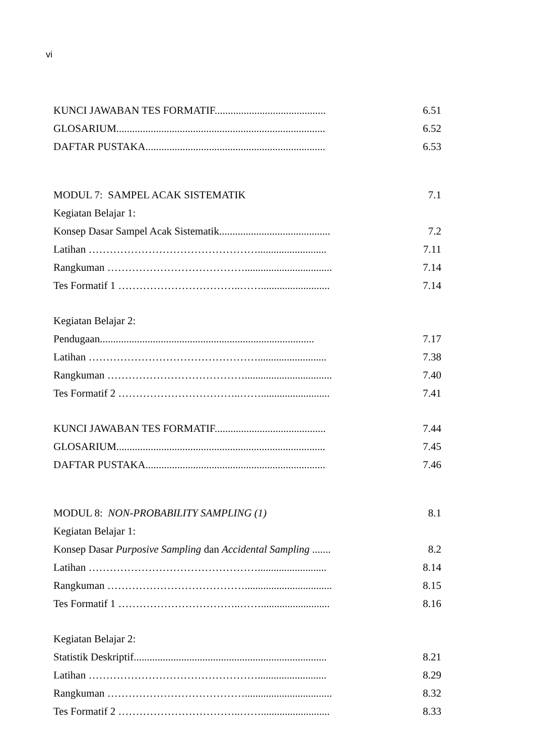vi
KUNCI JAWABAN TES FORMATIF.......................................... 6.51
GLOSARIUM............................................................................... 6.52
DAFTAR PUSTAKA.................................................................... 6.53
MODUL 7: SAMPEL ACAK SISTEMATIK 7.1
Kegiatan Belajar 1:
Konsep Dasar Sampel Acak Sistematik.......................................... 7.2
Latihan ………………………………………….......................... 7.11
Rangkuman …………………………………................................. 7.14
Tes Formatif 1 ……………………………..…….......................... 7.14
Kegiatan Belajar 2:
Pendugaan................................................................................. 7.17
Latihan ………………………………………….......................... 7.38
Rangkuman …………………………………................................. 7.40
Tes Formatif 2 ……………………………..…….......................... 7.41
KUNCI JAWABAN TES FORMATIF.......................................... 7.44
GLOSARIUM............................................................................... 7.45
DAFTAR PUSTAKA.................................................................... 7.46
MODUL 8: NON-PROBABILITY SAMPLING (1) 8.1
Kegiatan Belajar 1:
Konsep Dasar Purposive Sampling dan Accidental Sampling ....... 8.2
Latihan ………………………………………….......................... 8.14
Rangkuman …………………………………................................. 8.15
Tes Formatif 1 ……………………………..…….......................... 8.16
Kegiatan Belajar 2:
Statistik Deskriptif......................................................................... 8.21
Latihan ………………………………………….......................... 8.29
Rangkuman …………………………………................................. 8.32
Tes Formatif 2 ……………………………..…….......................... 8.33